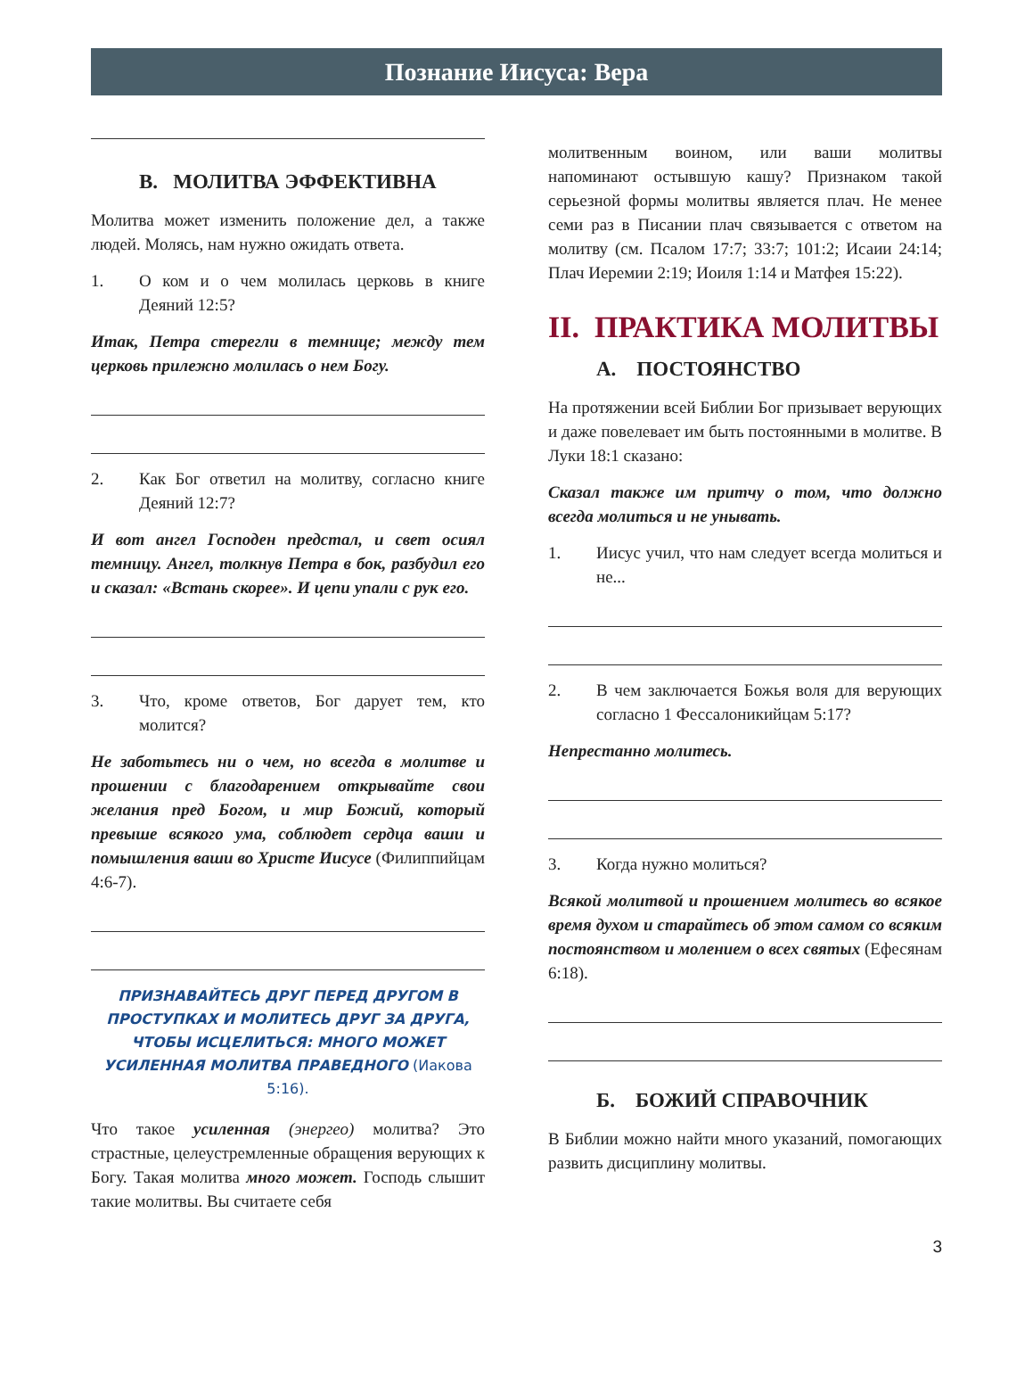Познание Иисуса: Вера
В. МОЛИТВА ЭФФЕКТИВНА
Молитва может изменить положение дел, а также людей. Молясь, нам нужно ожидать ответа.
1. О ком и о чем молилась церковь в книге Деяний 12:5?
Итак, Петра стерегли в темнице; между тем церковь прилежно молилась о нем Богу.
2. Как Бог ответил на молитву, согласно книге Деяний 12:7?
И вот ангел Господен предстал, и свет осиял темницу. Ангел, толкнув Петра в бок, разбудил его и сказал: «Встань скорее». И цепи упали с рук его.
3. Что, кроме ответов, Бог дарует тем, кто молится?
Не заботьтесь ни о чем, но всегда в молитве и прошении с благодарением открывайте свои желания пред Богом, и мир Божий, который превыше всякого ума, соблюдет сердца ваши и помышления ваши во Христе Иисусе (Филиппийцам 4:6-7).
ПРИЗНАВАЙТЕСЬ ДРУГ ПЕРЕД ДРУГОМ В ПРОСТУПКАХ И МОЛИТЕСЬ ДРУГ ЗА ДРУГА, ЧТОБЫ ИСЦЕЛИТЬСЯ: МНОГО МОЖЕТ УСИЛЕННАЯ МОЛИТВА ПРАВЕДНОГО (Иакова 5:16).
Что такое усиленная (энергео) молитва? Это страстные, целеустремленные обращения верующих к Богу. Такая молитва много может. Господь слышит такие молитвы. Вы считаете себя
молитвенным воином, или ваши молитвы напоминают остывшую кашу? Признаком такой серьезной формы молитвы является плач. Не менее семи раз в Писании плач связывается с ответом на молитву (см. Псалом 17:7; 33:7; 101:2; Исаии 24:14; Плач Иеремии 2:19; Иоиля 1:14 и Матфея 15:22).
II. ПРАКТИКА МОЛИТВЫ
А. ПОСТОЯНСТВО
На протяжении всей Библии Бог призывает верующих и даже повелевает им быть постоянными в молитве. В Луки 18:1 сказано:
Сказал также им притчу о том, что должно всегда молиться и не унывать.
1. Иисус учил, что нам следует всегда молиться и не...
2. В чем заключается Божья воля для верующих согласно 1 Фессалоникийцам 5:17?
Непрестанно молитесь.
3. Когда нужно молиться?
Всякой молитвой и прошением молитесь во всякое время духом и старайтесь об этом самом со всяким постоянством и молением о всех святых (Ефесянам 6:18).
Б. БОЖИЙ СПРАВОЧНИК
В Библии можно найти много указаний, помогающих развить дисциплину молитвы.
3